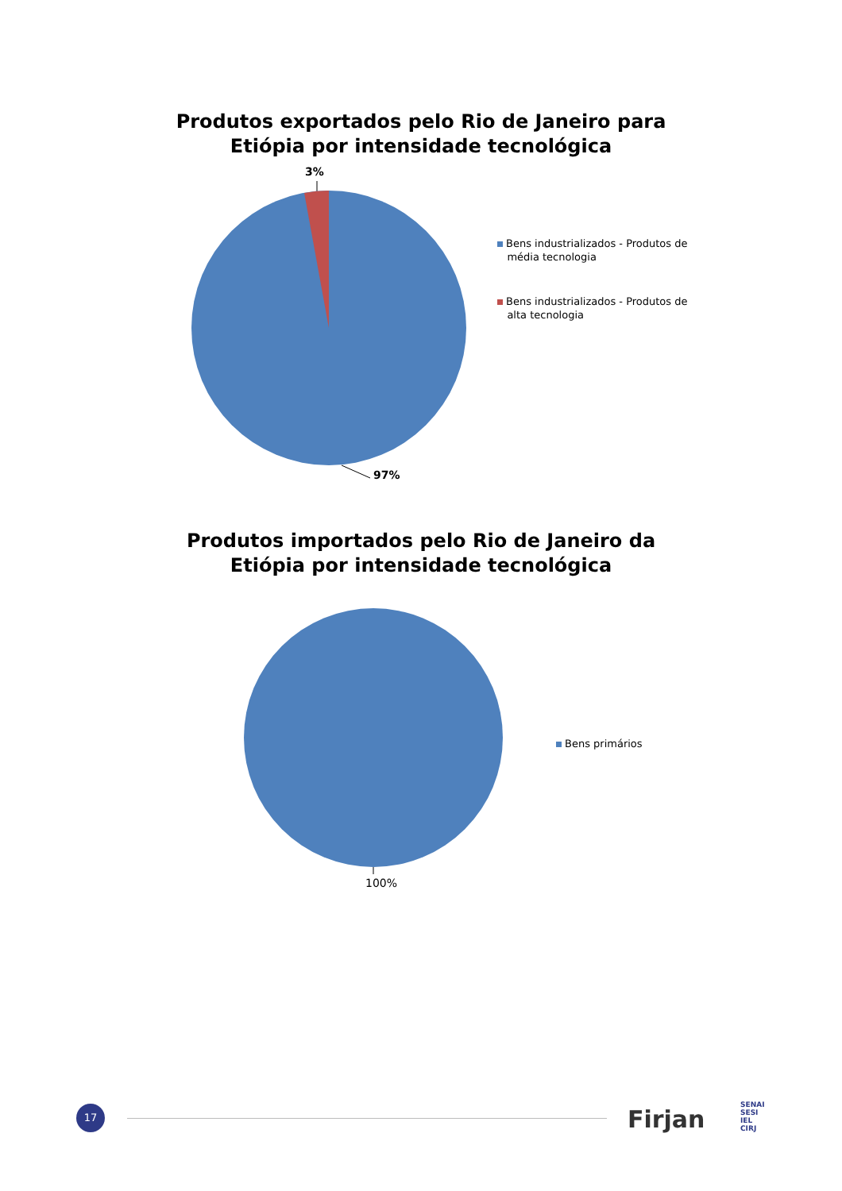Produtos exportados pelo Rio de Janeiro para
Etiópia por intensidade tecnológica
3%
97%
Bens industrializados - Produtos de
média tecnologia
Bens industrializados - Produtos de
alta tecnologia
Produtos importados pelo Rio de Janeiro da
Etiópia por intensidade tecnológica
100%
Bens primários
17 Firjan
SENAI
SESI
IEL
CIRJ